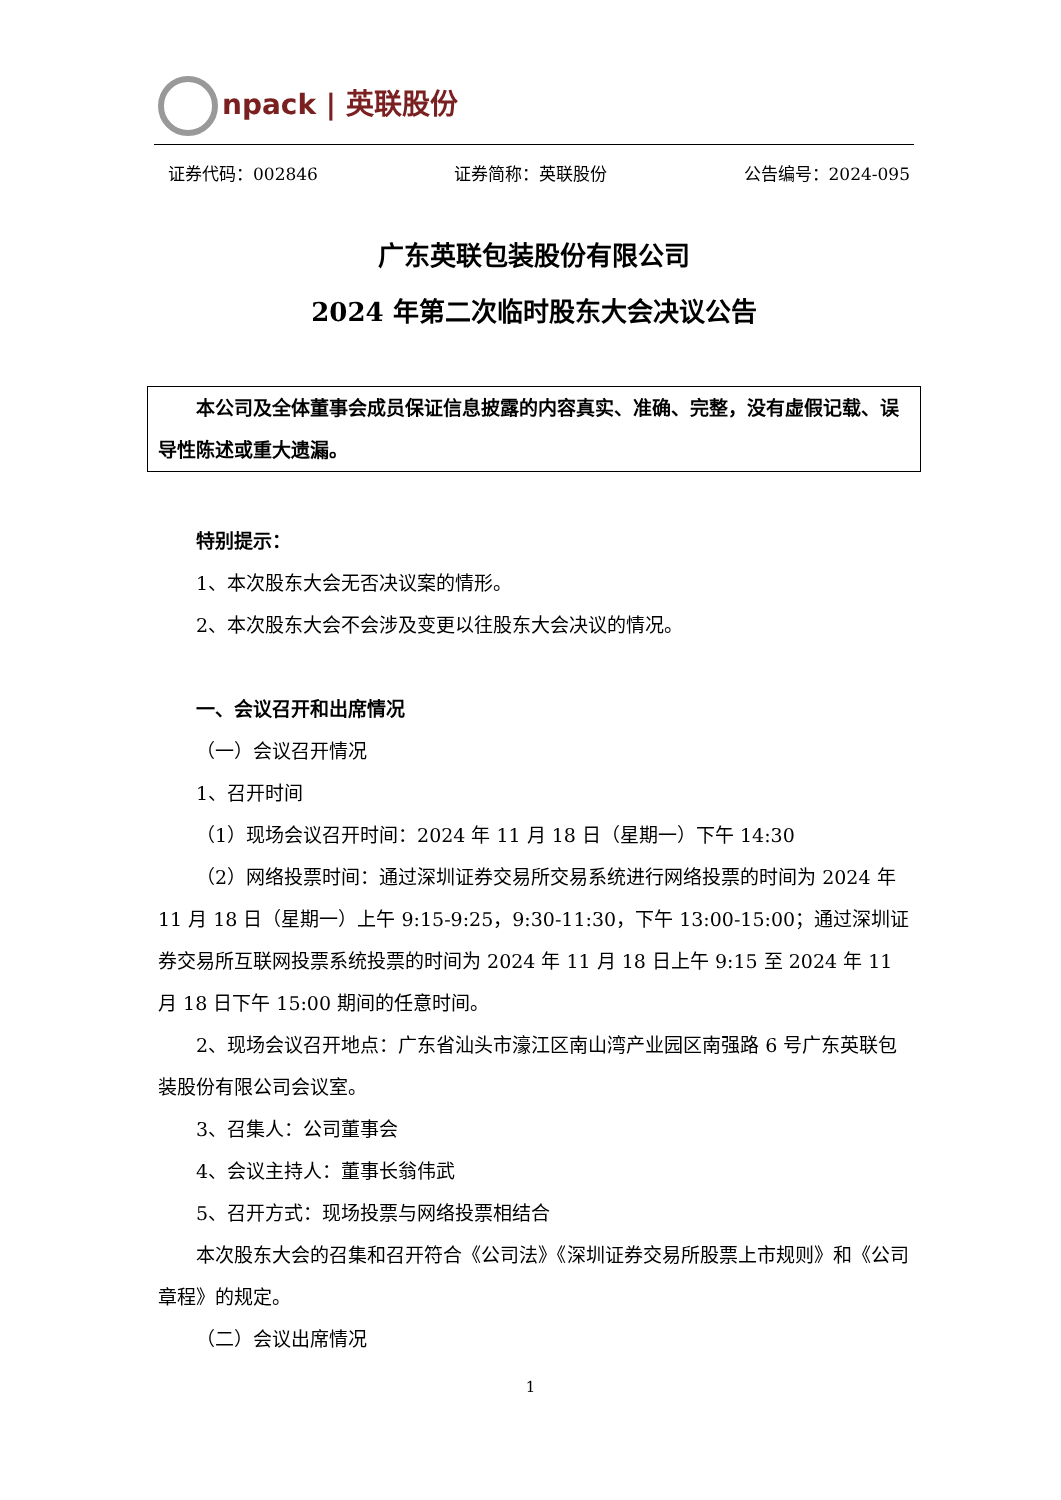npack | 英联股份
证券代码：002846 证券简称：英联股份 公告编号：2024-095
广东英联包装股份有限公司
2024 年第二次临时股东大会决议公告
本公司及全体董事会成员保证信息披露的内容真实、准确、完整，没有虚假记载、误导性陈述或重大遗漏。
特别提示：
1、本次股东大会无否决议案的情形。
2、本次股东大会不会涉及变更以往股东大会决议的情况。
一、会议召开和出席情况
（一）会议召开情况
1、召开时间
（1）现场会议召开时间：2024 年 11 月 18 日（星期一）下午 14:30
（2）网络投票时间：通过深圳证券交易所交易系统进行网络投票的时间为 2024 年 11 月 18 日（星期一）上午 9:15-9:25，9:30-11:30，下午 13:00-15:00；通过深圳证券交易所互联网投票系统投票的时间为 2024 年 11 月 18 日上午 9:15 至 2024 年 11 月 18 日下午 15:00 期间的任意时间。
2、现场会议召开地点：广东省汕头市濠江区南山湾产业园区南强路 6 号广东英联包装股份有限公司会议室。
3、召集人：公司董事会
4、会议主持人：董事长翁伟武
5、召开方式：现场投票与网络投票相结合
本次股东大会的召集和召开符合《公司法》《深圳证券交易所股票上市规则》和《公司章程》的规定。
（二）会议出席情况
1